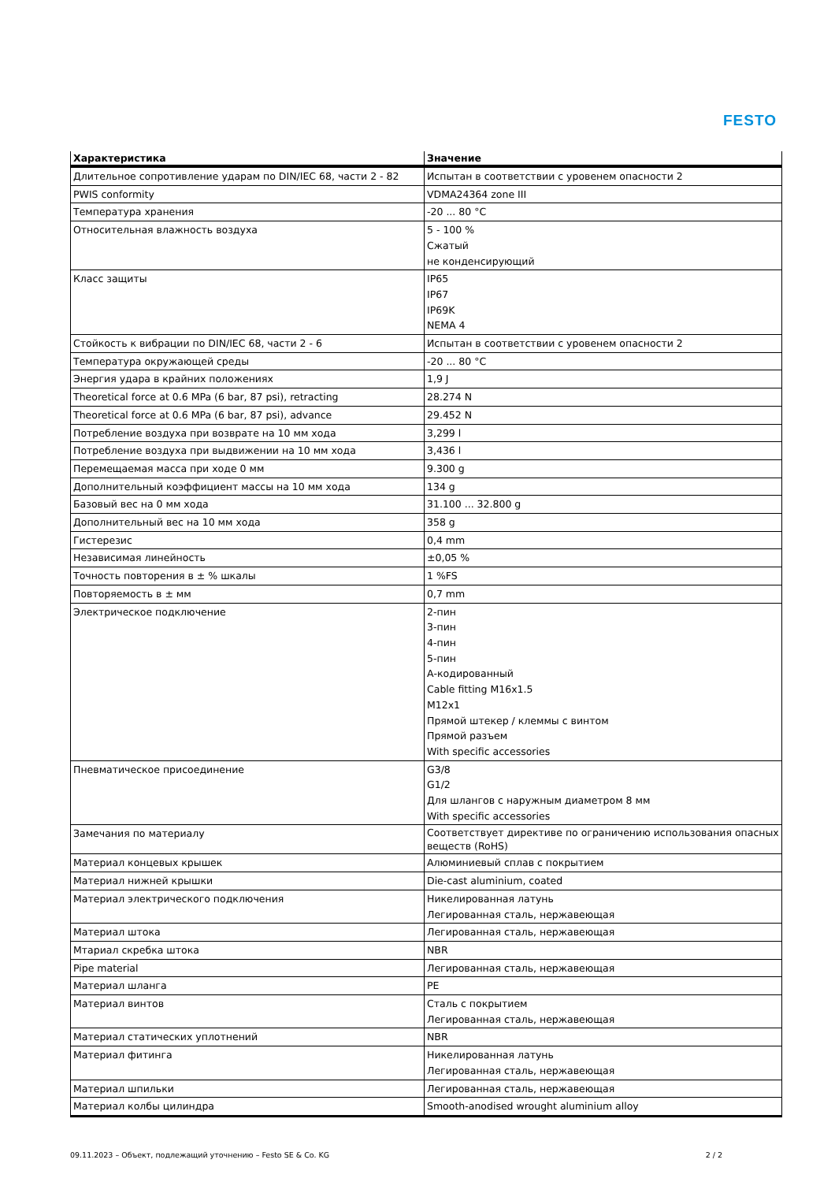FESTO
| Характеристика | Значение |
| --- | --- |
| Длительное сопротивление ударам по DIN/IEC 68, части 2 - 82 | Испытан в соответствии с уровенем опасности 2 |
| PWIS conformity | VDMA24364 zone III |
| Температура хранения | -20 ... 80 °C |
| Относительная влажность воздуха | 5 - 100 % Сжатый не конденсирующий |
| Класс защиты | IP65 IP67 IP69K NEMA 4 |
| Стойкость к вибрации по DIN/IEC 68, части 2 - 6 | Испытан в соответствии с уровенем опасности 2 |
| Температура окружающей среды | -20 ... 80 °C |
| Энергия удара в крайних положениях | 1,9 J |
| Theoretical force at 0.6 MPa (6 bar, 87 psi), retracting | 28.274 N |
| Theoretical force at 0.6 MPa (6 bar, 87 psi), advance | 29.452 N |
| Потребление воздуха при возврате на 10 мм хода | 3,299 l |
| Потребление воздуха при выдвижении на 10 мм хода | 3,436 l |
| Перемещаемая масса при ходе 0 мм | 9.300 g |
| Дополнительный коэффициент массы на 10 мм хода | 134 g |
| Базовый вес на 0 мм хода | 31.100 ... 32.800 g |
| Дополнительный вес на 10 мм хода | 358 g |
| Гистерезис | 0,4 mm |
| Независимая линейность | ±0,05 % |
| Точность повторения в ± % шкалы | 1 %FS |
| Повторяемость в ± мм | 0,7 mm |
| Электрическое подключение | 2-пин 3-пин 4-пин 5-пин А-кодированный Cable fitting M16x1.5 M12x1 Прямой штекер / клеммы с винтом Прямой разъем With specific accessories |
| Пневматическое присоединение | G3/8 G1/2 Для шлангов с наружным диаметром 8 мм With specific accessories |
| Замечания по материалу | Соответствует директиве по ограничению использования опасных веществ (RoHS) |
| Материал концевых крышек | Алюминиевый сплав с покрытием |
| Материал нижней крышки | Die-cast aluminium, coated |
| Материал электрического подключения | Никелированная латунь Легированная сталь, нержавеющая |
| Материал штока | Легированная сталь, нержавеющая |
| Мтариал скребка штока | NBR |
| Pipe material | Легированная сталь, нержавеющая |
| Материал шланга | PE |
| Материал винтов | Сталь с покрытием Легированная сталь, нержавеющая |
| Материал статических уплотнений | NBR |
| Материал фитинга | Никелированная латунь Легированная сталь, нержавеющая |
| Материал шпильки | Легированная сталь, нержавеющая |
| Материал колбы цилиндра | Smooth-anodised wrought aluminium alloy |
09.11.2023 – Объект, подлежащий уточнению – Festo SE & Co. KG 2 / 2